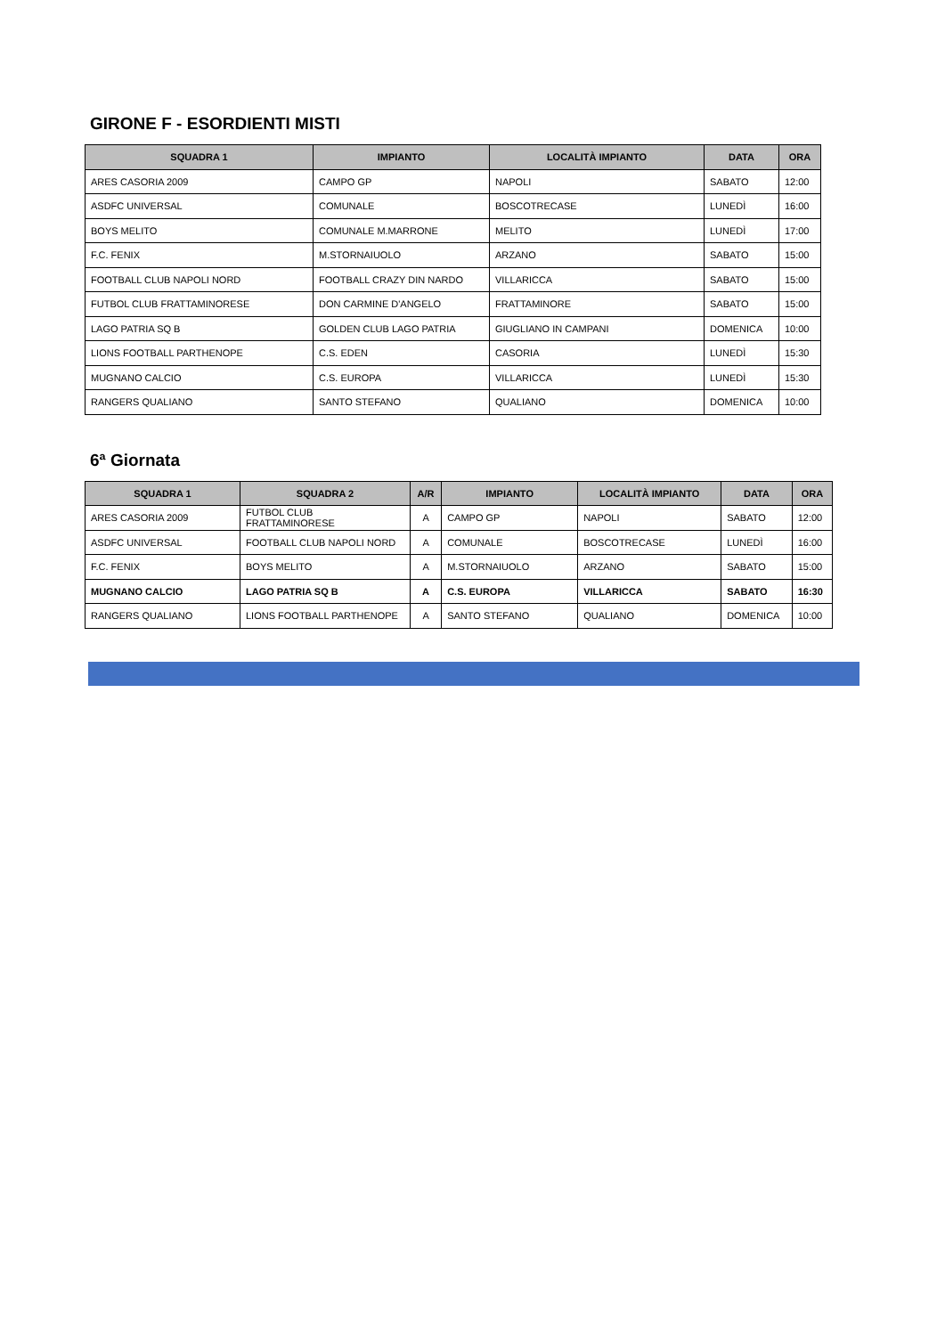GIRONE F - ESORDIENTI MISTI
| SQUADRA 1 | IMPIANTO | LOCALITÀ IMPIANTO | DATA | ORA |
| --- | --- | --- | --- | --- |
| ARES CASORIA 2009 | CAMPO GP | NAPOLI | SABATO | 12:00 |
| ASDFC UNIVERSAL | COMUNALE | BOSCOTRECASE | LUNEDÌ | 16:00 |
| BOYS MELITO | COMUNALE M.MARRONE | MELITO | LUNEDÌ | 17:00 |
| F.C. FENIX | M.STORNAIUOLO | ARZANO | SABATO | 15:00 |
| FOOTBALL CLUB NAPOLI NORD | FOOTBALL CRAZY DIN NARDO | VILLARICCA | SABATO | 15:00 |
| FUTBOL CLUB FRATTAMINORESE | DON CARMINE D'ANGELO | FRATTAMINORE | SABATO | 15:00 |
| LAGO PATRIA SQ B | GOLDEN CLUB LAGO PATRIA | GIUGLIANO IN CAMPANI | DOMENICA | 10:00 |
| LIONS FOOTBALL PARTHENOPE | C.S. EDEN | CASORIA | LUNEDÌ | 15:30 |
| MUGNANO CALCIO | C.S. EUROPA | VILLARICCA | LUNEDÌ | 15:30 |
| RANGERS QUALIANO | SANTO STEFANO | QUALIANO | DOMENICA | 10:00 |
6ª Giornata
| SQUADRA 1 | SQUADRA 2 | A/R | IMPIANTO | LOCALITÀ IMPIANTO | DATA | ORA |
| --- | --- | --- | --- | --- | --- | --- |
| ARES CASORIA 2009 | FUTBOL CLUB FRATTAMINORESE | A | CAMPO GP | NAPOLI | SABATO | 12:00 |
| ASDFC UNIVERSAL | FOOTBALL CLUB NAPOLI NORD | A | COMUNALE | BOSCOTRECASE | LUNEDÌ | 16:00 |
| F.C. FENIX | BOYS MELITO | A | M.STORNAIUOLO | ARZANO | SABATO | 15:00 |
| MUGNANO CALCIO | LAGO PATRIA SQ B | A | C.S. EUROPA | VILLARICCA | SABATO | 16:30 |
| RANGERS QUALIANO | LIONS FOOTBALL PARTHENOPE | A | SANTO STEFANO | QUALIANO | DOMENICA | 10:00 |